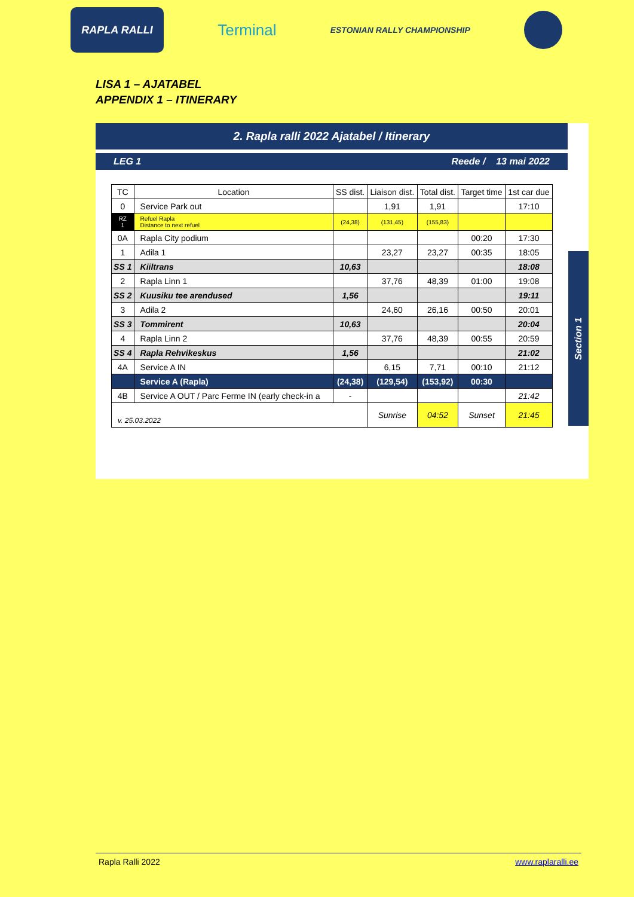RAPLA RALLI
Terminal
ESTONIAN RALLY CHAMPIONSHIP
LISA 1 – AJATABEL
APPENDIX 1 – ITINERARY
2. Rapla ralli 2022 Ajatabel / Itinerary
LEG 1 Reede / 13 mai 2022
Section 1
| TC | Location | SS dist. | Liaison dist. | Total dist. | Target time | 1st car due |
| --- | --- | --- | --- | --- | --- | --- |
| 0 | Service Park out | | 1,91 | 1,91 | | 17:10 |
| RZ 1 | Refuel Rapla Distance to next refuel | (24,38) | (131,45) | (155,83) | | |
| 0A | Rapla City podium | | | | 00:20 | 17:30 |
| 1 | Adila 1 | | 23,27 | 23,27 | 00:35 | 18:05 |
| SS 1 | Kiiltrans | 10,63 | | | | 18:08 |
| 2 | Rapla Linn 1 | | 37,76 | 48,39 | 01:00 | 19:08 |
| SS 2 | Kuusiku tee arendused | 1,56 | | | | 19:11 |
| 3 | Adila 2 | | 24,60 | 26,16 | 00:50 | 20:01 |
| SS 3 | Tommirent | 10,63 | | | | 20:04 |
| 4 | Rapla Linn 2 | | 37,76 | 48,39 | 00:55 | 20:59 |
| SS 4 | Rapla Rehvikeskus | 1,56 | | | | 21:02 |
| 4A | Service A IN | | 6,15 | 7,71 | 00:10 | 21:12 |
| | Service A (Rapla) | (24,38) | (129,54) | (153,92) | 00:30 | |
| 4B | Service A OUT / Parc Ferme IN (early check-in a | - | | | | 21:42 |
| v. 25.03.2022 | | | Sunrise | 04:52 | Sunset | 21:45 |
Rapla Ralli 2022 www.raplaralli.ee